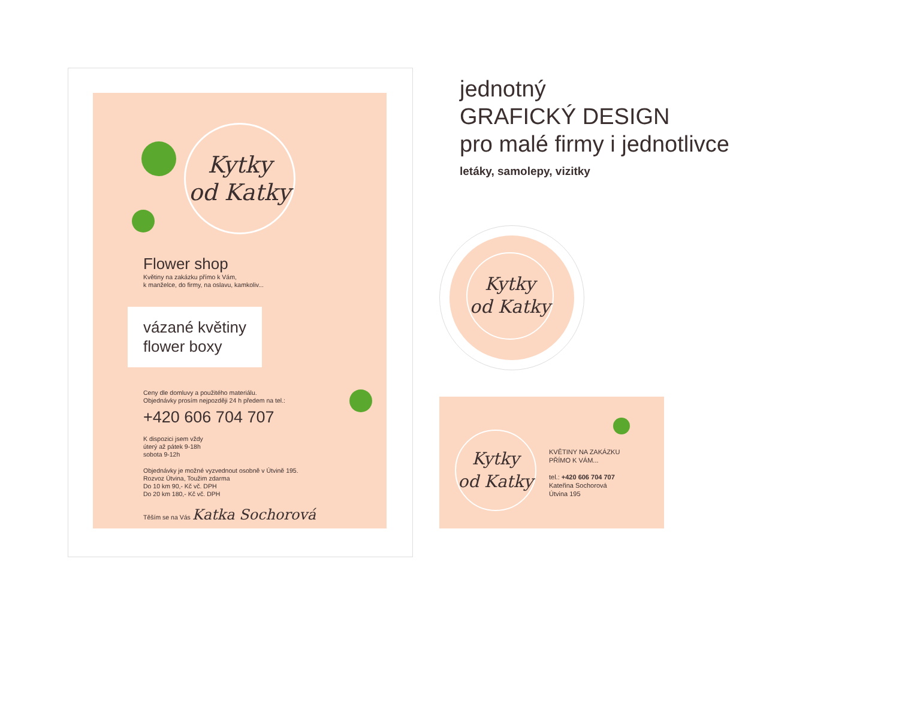Kytky
od Katky
Flower shop
Květiny na zakázku přímo k Vám,
k manželce, do firmy, na oslavu, kamkoliv...
vázané květiny
flower boxy
Ceny dle domluvy a použitého materiálu.
Objednávky prosím nejpozději 24 h předem na tel.:
+420 606 704 707
K dispozici jsem vždy
úterý až pátek 9-18h
sobota 9-12h
Objednávky je možné vyzvednout osobně v Útvině 195.
Rozvoz Útvina, Toužim zdarma
Do 10 km 90,- Kč vč. DPH
Do 20 km 180,- Kč vč. DPH
Těším se na Vás Katka Sochorová
jednotný
GRAFICKÝ DESIGN
pro malé firmy i jednotlivce
letáky, samolepy, vizitky
Kytky
od Katky
Kytky
od Katky
KVĚTINY NA ZAKÁZKU
PŘÍMO K VÁM...
tel.: +420 606 704 707
Kateřina Sochorová
Útvina 195